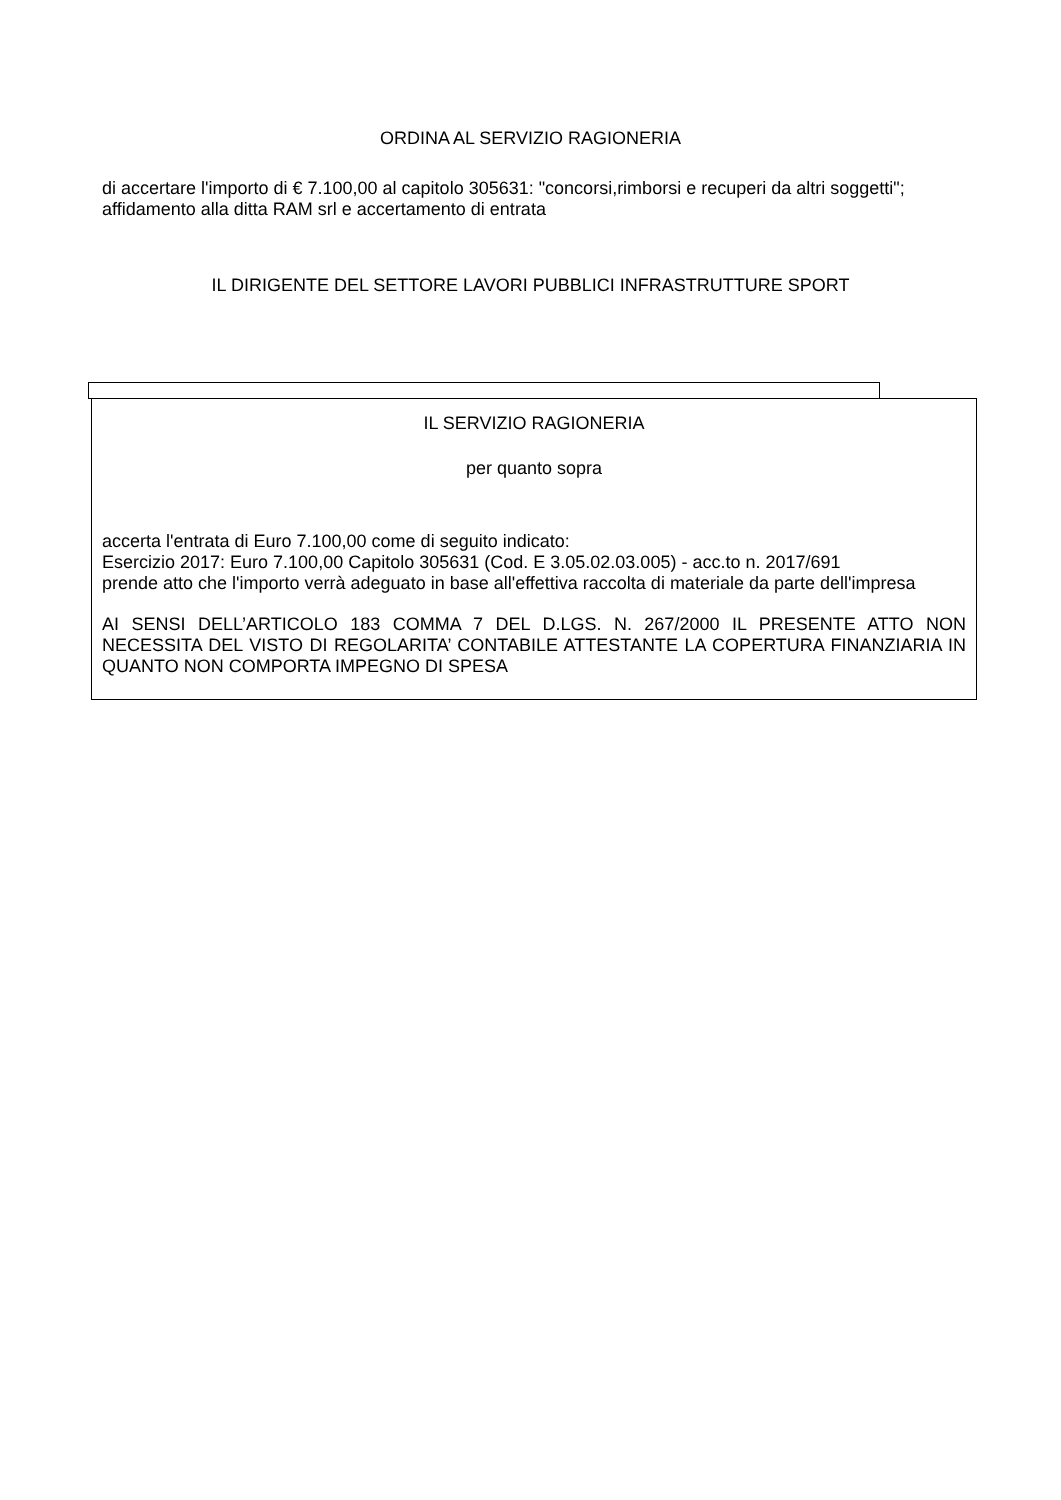ORDINA AL SERVIZIO RAGIONERIA
di accertare l'importo di € 7.100,00 al capitolo 305631: "concorsi,rimborsi e recuperi da altri soggetti"; affidamento alla ditta RAM srl e accertamento di entrata
IL DIRIGENTE DEL SETTORE LAVORI PUBBLICI INFRASTRUTTURE SPORT
IL SERVIZIO RAGIONERIA
per quanto sopra
accerta l'entrata di Euro 7.100,00 come di seguito indicato:
Esercizio 2017: Euro 7.100,00 Capitolo 305631 (Cod. E 3.05.02.03.005) - acc.to n. 2017/691
prende atto che l'importo verrà adeguato in base all'effettiva raccolta di materiale da parte dell'impresa
AI SENSI DELL’ARTICOLO 183 COMMA 7 DEL D.LGS. N. 267/2000 IL PRESENTE ATTO NON NECESSITA DEL VISTO DI REGOLARITA’ CONTABILE ATTESTANTE LA COPERTURA FINANZIARIA IN QUANTO NON COMPORTA IMPEGNO DI SPESA